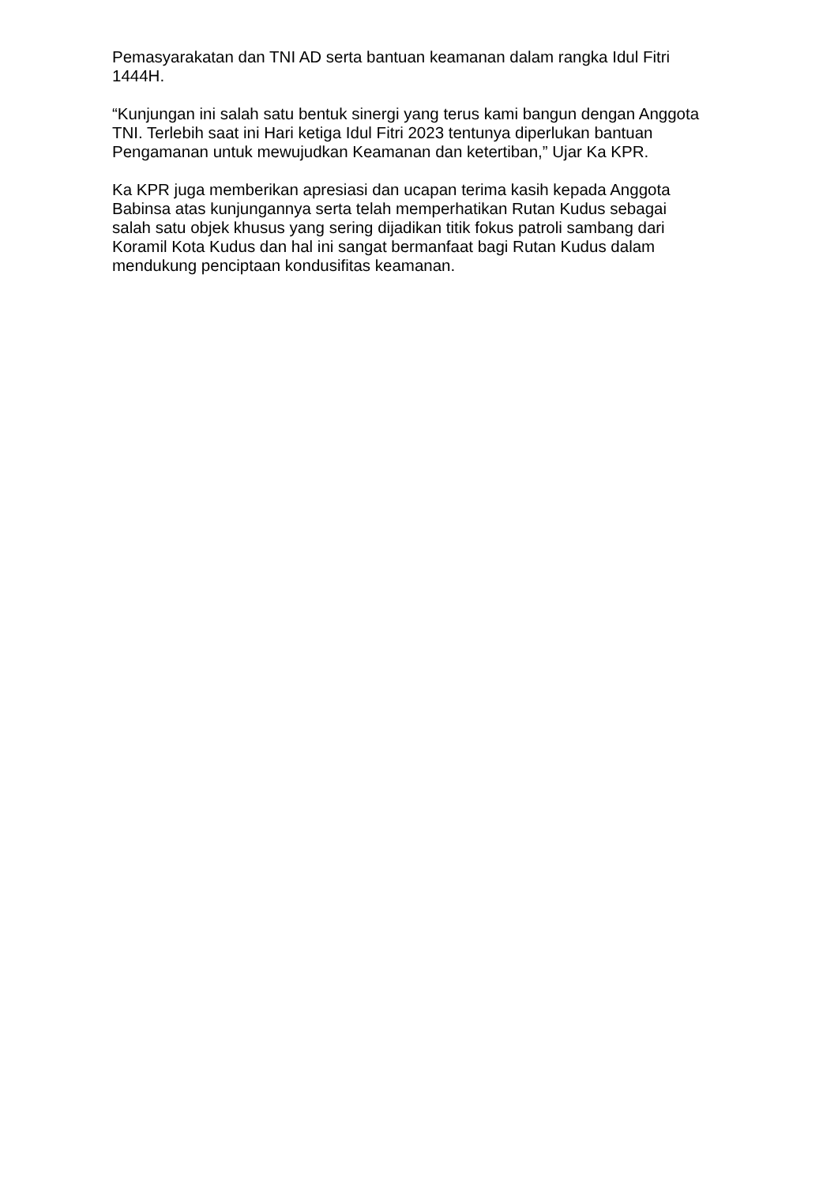Pemasyarakatan dan TNI AD serta bantuan keamanan dalam rangka Idul Fitri 1444H.
“Kunjungan ini salah satu bentuk sinergi yang terus kami bangun dengan Anggota TNI. Terlebih saat ini Hari ketiga Idul Fitri 2023 tentunya diperlukan bantuan Pengamanan untuk mewujudkan Keamanan dan ketertiban,” Ujar Ka KPR.
Ka KPR juga memberikan apresiasi dan ucapan terima kasih kepada Anggota Babinsa atas kunjungannya serta telah memperhatikan Rutan Kudus sebagai salah satu objek khusus yang sering dijadikan titik fokus patroli sambang dari Koramil Kota Kudus dan hal ini sangat bermanfaat bagi Rutan Kudus dalam mendukung penciptaan kondusifitas keamanan.